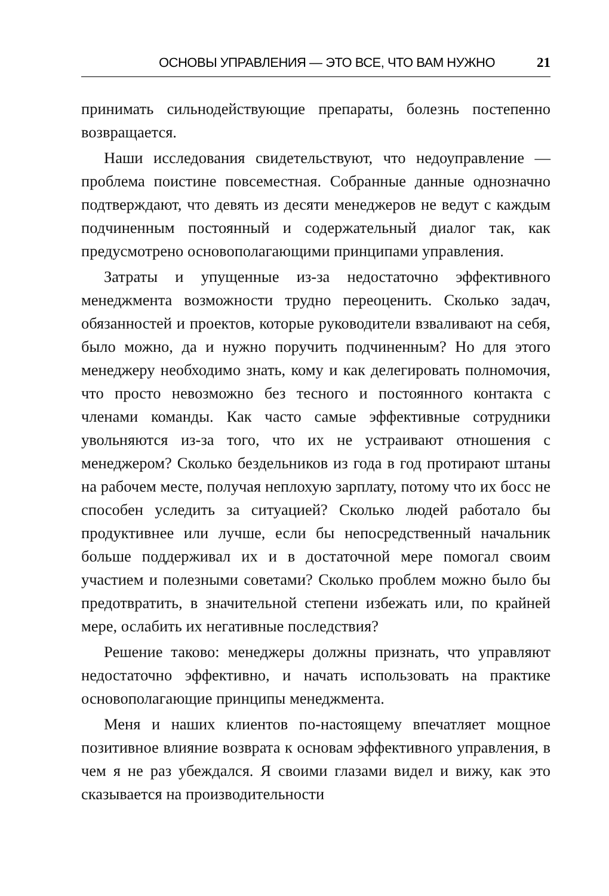ОСНОВЫ УПРАВЛЕНИЯ — ЭТО ВСЕ, ЧТО ВАМ НУЖНО 21
принимать сильнодействующие препараты, болезнь постепенно возвращается.
Наши исследования свидетельствуют, что недоуправление — проблема поистине повсеместная. Собранные данные однозначно подтверждают, что девять из десяти менеджеров не ведут с каждым подчиненным постоянный и содержательный диалог так, как предусмотрено основополагающими принципами управления.
Затраты и упущенные из-за недостаточно эффективного менеджмента возможности трудно переоценить. Сколько задач, обязанностей и проектов, которые руководители взваливают на себя, было можно, да и нужно поручить подчиненным? Но для этого менеджеру необходимо знать, кому и как делегировать полномочия, что просто невозможно без тесного и постоянного контакта с членами команды. Как часто самые эффективные сотрудники увольняются из-за того, что их не устраивают отношения с менеджером? Сколько бездельников из года в год протирают штаны на рабочем месте, получая неплохую зарплату, потому что их босс не способен уследить за ситуацией? Сколько людей работало бы продуктивнее или лучше, если бы непосредственный начальник больше поддерживал их и в достаточной мере помогал своим участием и полезными советами? Сколько проблем можно было бы предотвратить, в значительной степени избежать или, по крайней мере, ослабить их негативные последствия?
Решение таково: менеджеры должны признать, что управляют недостаточно эффективно, и начать использовать на практике основополагающие принципы менеджмента.
Меня и наших клиентов по-настоящему впечатляет мощное позитивное влияние возврата к основам эффективного управления, в чем я не раз убеждался. Я своими глазами видел и вижу, как это сказывается на производительности